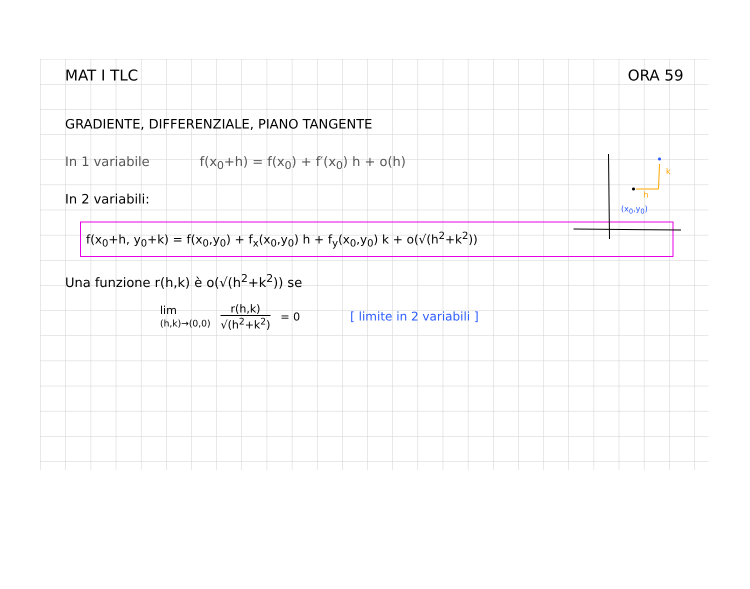MAT I TLC ORA 59
GRADIENTE, DIFFERENZIALE, PIANO TANGENTE
In 1 variabile f(x<sub>0</sub>+h) = f(x<sub>0</sub>) + f′(x<sub>0</sub>) h + o(h)
In 2 variabili:
f(x<sub>0</sub>+h, y<sub>0</sub>+k) = f(x<sub>0</sub>,y<sub>0</sub>) + f<sub>x</sub>(x<sub>0</sub>,y<sub>0</sub>) h + f<sub>y</sub>(x<sub>0</sub>,y<sub>0</sub>) k + o(√(h<sup>2</sup>+k<sup>2</sup>))
Una funzione r(h,k) è o(√(h<sup>2</sup>+k<sup>2</sup>)) se
lim
(h,k)→(0,0)
r(h,k)
√(h<sup>2</sup>+k<sup>2</sup>)
= 0 [ limite in 2 variabili ]
h
k
(x<sub>0</sub>,y<sub>0</sub>)